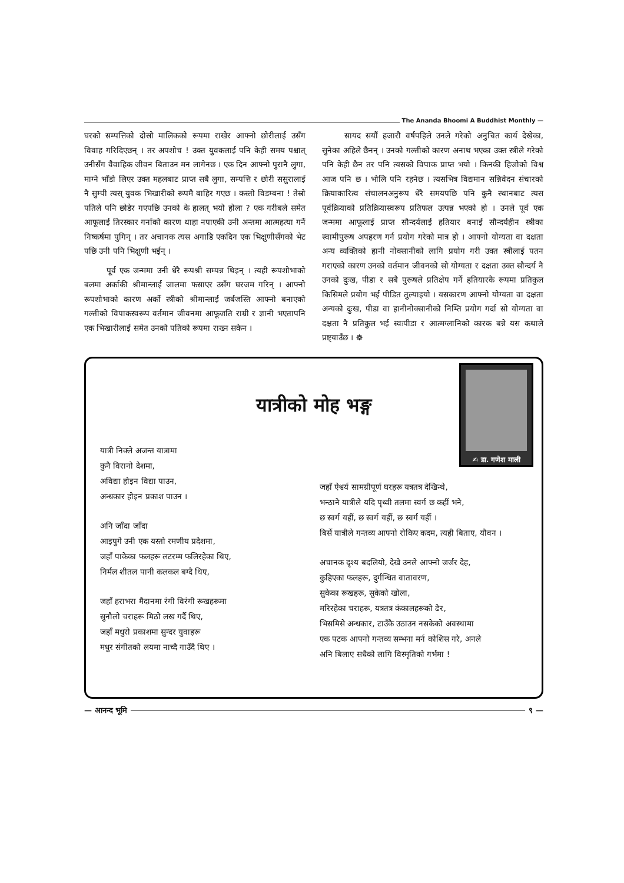The Ananda Bhoomi A Buddhist Monthly —
घरको सम्पत्तिको दोस्रो मालिकको रूपमा राखेर आफ्नो छोरीलाई उसँग विवाह गरिदिएछन् । तर अपशोच ! उक्त युवकलाई पनि केही समय पश्चात् उनीसँग वैवाहिक जीवन बिताउन मन लागेनछ । एक दिन आफ्नो पुरानै लुगा, माग्ने भाँडो लिएर उक्त महलबाट प्राप्त सबै लुगा, सम्पत्ति र छोरी ससुरालाई नै सुम्पी त्यस् युवक भिखारीको रूपमै बाहिर गएछ । कस्तो विडम्बना ! तेस्रो पतिले पनि छोडेर गएपछि उनको के हालत् भयो होला ? एक गरीबले समेत आफूलाई तिरस्कार गर्नाको कारण थाहा नपाएकी उनी अन्तमा आत्महत्या गर्ने निष्कर्षमा पुगिन् । तर अचानक त्यस अगाडि एकदिन एक भिक्षुणीसँगको भेट पछि उनी पनि भिक्षुणी भईन् ।
पूर्व एक जन्ममा उनी धेरै रूपश्री सम्पन्न थिइन् । त्यही रूपशोभाको बलमा अर्काकी श्रीमान्लाई जालमा फसाएर उसँग घरजम गरिन् । आफ्नो रूपशोभाको कारण अर्को स्त्रीको श्रीमान्लाई जर्बजस्ति आफ्नो बनाएको गल्तीको विपाकस्वरूप वर्तमान जीवनमा आफूजति राम्री र ज्ञानी भएतापनि एक भिखारीलाई समेत उनको पतिको रूपमा राख्न सकेन ।
सायद सयौं हजारौ वर्षपहिले उनले गरेको अनुचित कार्य देखेका, सुनेका अहिले छैनन् । उनको गल्तीको कारण अनाथ भएका उक्त स्त्रीले गरेको पनि केही छैन तर पनि त्यसको विपाक प्राप्त भयो । किनकी हिजोको विश्व आज पनि छ । भोलि पनि रहनेछ । त्यसभित्र विद्यमान सन्निवेदन संचारको क्रियाकारित्व संचालनअनुरूप धेरै समयपछि पनि कुनै स्थानबाट त्यस पूर्वक्रियाको प्रतिक्रियास्वरूप प्रतिफल उत्पन्न भएको हो । उनले पूर्व एक जन्ममा आफूलाई प्राप्त सौन्दर्यलाई हतियार बनाई सौन्दर्यहीन स्त्रीका स्वामीपुरूष अपहरण गर्न प्रयोग गरेको मात्र हो । आफ्नो योग्यता वा दक्षता अन्य व्यक्तिको हानी नोक्सानीको लागि प्रयोग गरी उक्त स्त्रीलाई पतन गराएको कारण उनको वर्तमान जीवनको सो योग्यता र दक्षता उक्त सौन्दर्य नै उनको दुःख, पीडा र सबै पुरूषले प्रतिक्षेप गर्ने हतियारकै रूपमा प्रतिकुल किसिमले प्रयोग भई पीडित तुल्याइयो । यसकारण आफ्नो योग्यता वा दक्षता अन्यको दुःख, पीडा वा हानीनोक्सानीको निम्ति प्रयोग गर्दा सो योग्यता वा दक्षता नै प्रतिकुल भई स्वःपीडा र आत्मग्लानिको कारक बन्ने यस कथाले प्रष्ट्याउँछ । ☸
✍ डा. गणेश माली
यात्रीको मोह भङ्ग
यात्री निक्ले अजन्त यात्रामा
कुनै विरानो देशमा,
अविद्या होइन विद्या पाउन,
अन्धकार होइन प्रकाश पाउन ।
अनि जाँदा जाँदा
आइपुगे उनी एक यस्तो रमणीय प्रदेशमा,
जहाँ पाकेका फलहरू लटरम्म फलिरहेका थिए,
निर्मल शीतल पानी कलकल बग्दै थिए,
जहाँ हराभरा मैदानमा रंगी विरंगी रूखहरूमा
सुनौलो चराहरू मिठो लख गर्दै थिए,
जहाँ मधुरो प्रकाशमा सुन्दर युवाहरू
मधुर संगीतको लयमा नाच्दै गाउँदै थिए ।
जहाँ ऐश्वर्य सामग्रीपूर्ण घरहरू यत्रतत्र देखिन्थे,
भन्ठाने यात्रीले यदि पृथ्वी तलमा स्वर्ग छ कहीं भने,
छ स्वर्ग यहीं, छ स्वर्ग यहीं, छ स्वर्ग यहीं ।
बिर्से यात्रीले गन्तव्य आफ्नो रोकिए कदम, त्यही बिताए, यौवन ।
अचानक दृश्य बदलियो, देखे उनले आफ्नो जर्जर देह,
कुहिएका फलहरू, दुर्गन्धित वातावरण,
सुकेका रूखहरू, सुकेको खोला,
मरिरहेका चराहरू, यत्रतत्र कंकालहरूको ढेर,
भिसमिसे अन्धकार, टाउँकै उठाउन नसकेको अवस्थामा
एक पटक आफ्नो गन्तव्य सम्भना मर्न कोशिस गरे, अनले
अनि बिलाए सधैको लागि विस्मृतिको गर्भमा !
— आनन्द भूमि ९ —